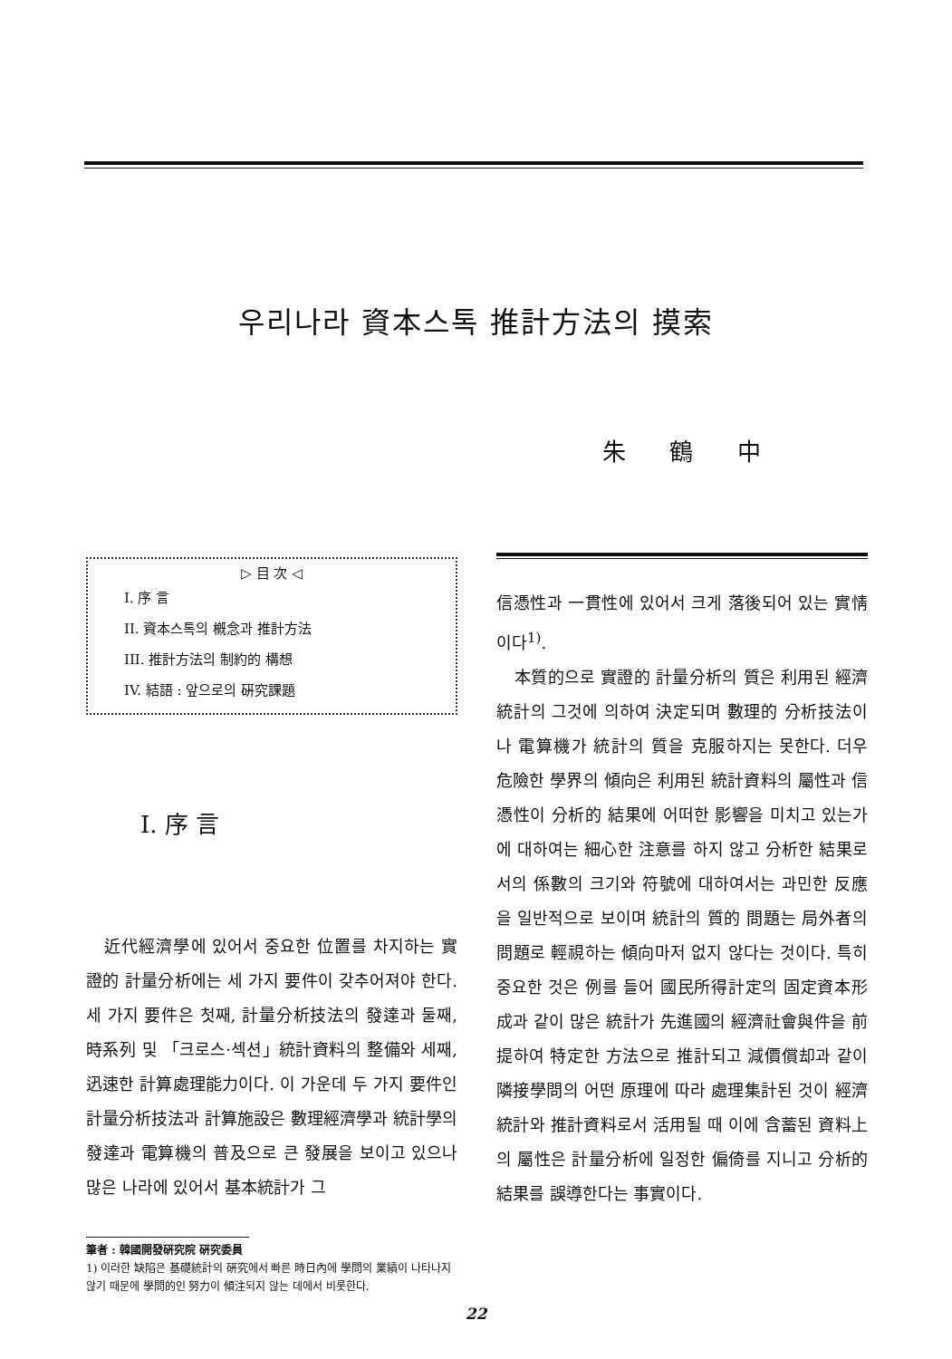우리나라 資本스톡 推計方法의 摸索
朱 鶴 中
▷ 目 次 ◁
I. 序 言
II. 資本스톡의 槪念과 推計方法
III. 推計方法의 制約的 構想
IV. 結語 : 앞으로의 硏究課題
I. 序 言
近代經濟學에 있어서 중요한 位置를 차지하는 實證的 計量分析에는 세 가지 要件이 갖추어져야 한다. 세 가지 要件은 첫째, 計量分析技法의 發達과 둘째, 時系列 및 「크로스·섹션」統計資料의 整備와 세째, 迅速한 計算處理能力이다. 이 가운데 두 가지 要件인 計量分析技法과 計算施設은 數理經濟學과 統計學의 發達과 電算機의 普及으로 큰 發展을 보이고 있으나 많은 나라에 있어서 基本統計가 그
筆者 : 韓國開發硏究院 硏究委員
1) 이러한 缺陷은 基礎統計의 硏究에서 빠른 時日內에 學問의 業績이 나타나지 않기 때문에 學問的인 努力이 傾注되지 않는 데에서 비롯한다.
信憑性과 一貫性에 있어서 크게 落後되어 있는 實情이다<sup>1)</sup>.
本質的으로 實證的 計量分析의 質은 利用된 經濟統計의 그것에 의하여 決定되며 數理的 分析技法이나 電算機가 統計의 質을 克服하지는 못한다. 더우 危險한 學界의 傾向은 利用된 統計資料의 屬性과 信憑性이 分析的 結果에 어떠한 影響을 미치고 있는가에 대하여는 細心한 注意를 하지 않고 分析한 結果로서의 係數의 크기와 符號에 대하여서는 과민한 反應을 일반적으로 보이며 統計의 質的 問題는 局外者의 問題로 輕視하는 傾向마저 없지 않다는 것이다. 특히 중요한 것은 例를 들어 國民所得計定의 固定資本形成과 같이 많은 統計가 先進國의 經濟社會與件을 前提하여 特定한 方法으로 推計되고 減價償却과 같이 隣接學問의 어떤 原理에 따라 處理集計된 것이 經濟統計와 推計資料로서 活用될 때 이에 含蓄된 資料上의 屬性은 計量分析에 일정한 偏倚를 지니고 分析的 結果를 誤導한다는 事實이다.
22